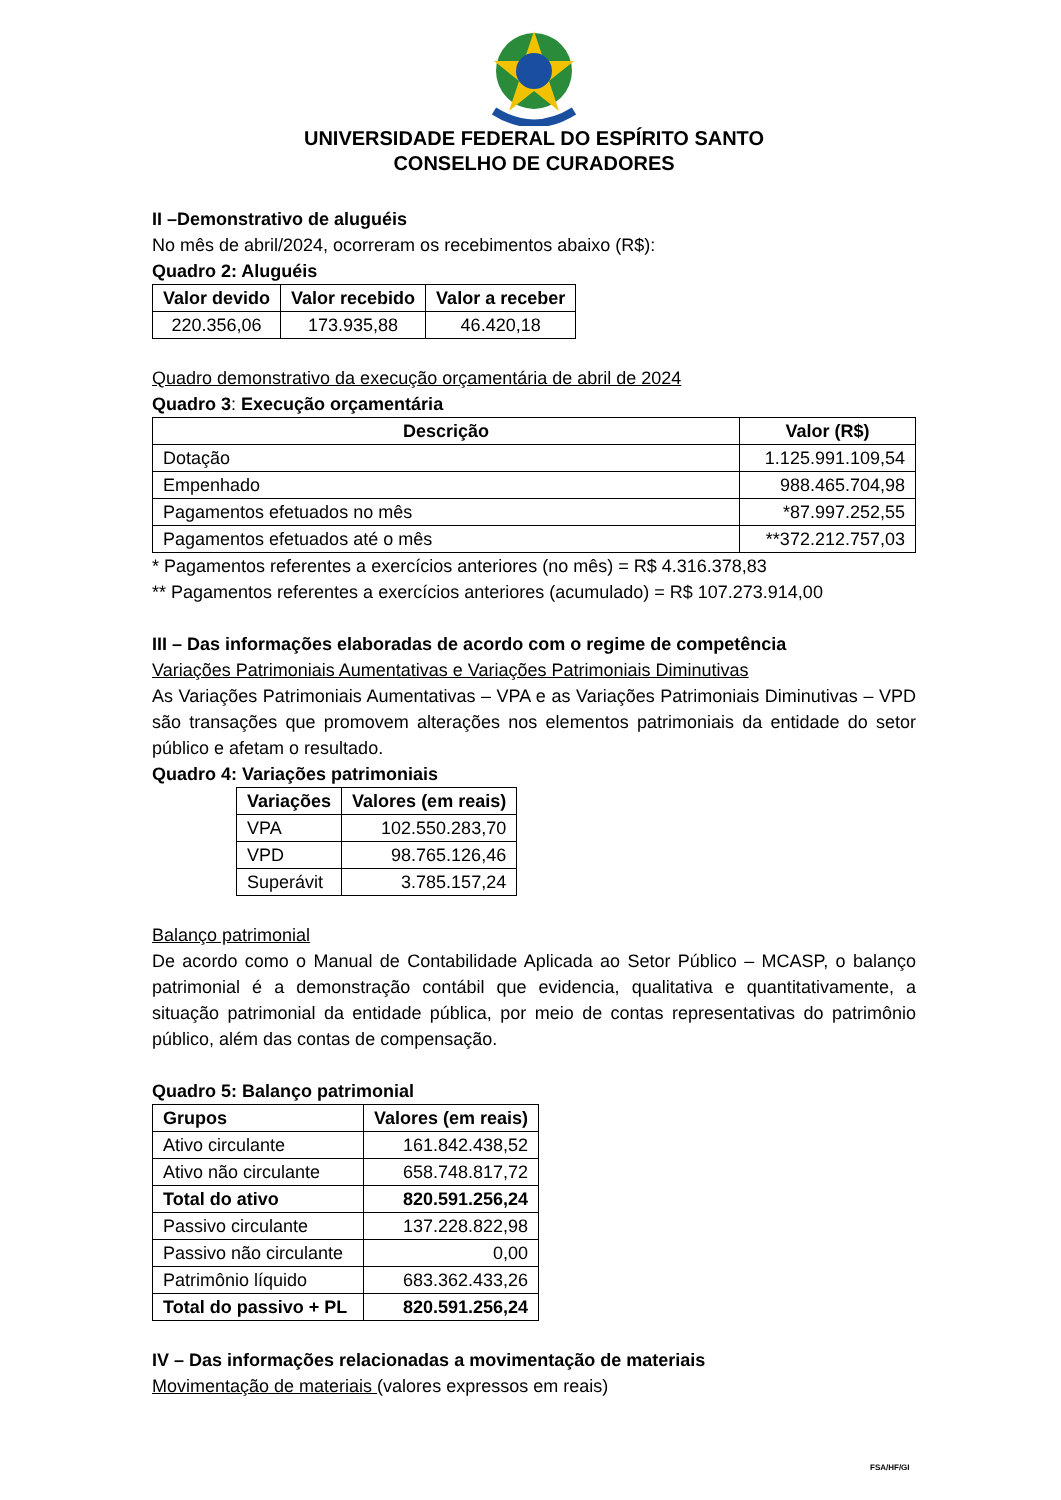UNIVERSIDADE FEDERAL DO ESPÍRITO SANTO
CONSELHO DE CURADORES
II –Demonstrativo de aluguéis
No mês de abril/2024, ocorreram os recebimentos abaixo (R$):
Quadro 2: Aluguéis
| Valor devido | Valor recebido | Valor a receber |
| --- | --- | --- |
| 220.356,06 | 173.935,88 | 46.420,18 |
Quadro demonstrativo da execução orçamentária de abril de 2024
Quadro 3: Execução orçamentária
| Descrição | Valor (R$) |
| --- | --- |
| Dotação | 1.125.991.109,54 |
| Empenhado | 988.465.704,98 |
| Pagamentos efetuados no mês | *87.997.252,55 |
| Pagamentos efetuados até o mês | **372.212.757,03 |
* Pagamentos referentes a exercícios anteriores (no mês) = R$ 4.316.378,83
** Pagamentos referentes a exercícios anteriores (acumulado) = R$ 107.273.914,00
III – Das informações elaboradas de acordo com o regime de competência
Variações Patrimoniais Aumentativas e Variações Patrimoniais Diminutivas
As Variações Patrimoniais Aumentativas – VPA e as Variações Patrimoniais Diminutivas – VPD são transações que promovem alterações nos elementos patrimoniais da entidade do setor público e afetam o resultado.
Quadro 4: Variações patrimoniais
| Variações | Valores (em reais) |
| --- | --- |
| VPA | 102.550.283,70 |
| VPD | 98.765.126,46 |
| Superávit | 3.785.157,24 |
Balanço patrimonial
De acordo como o Manual de Contabilidade Aplicada ao Setor Público – MCASP, o balanço patrimonial é a demonstração contábil que evidencia, qualitativa e quantitativamente, a situação patrimonial da entidade pública, por meio de contas representativas do patrimônio público, além das contas de compensação.
Quadro 5: Balanço patrimonial
| Grupos | Valores (em reais) |
| --- | --- |
| Ativo circulante | 161.842.438,52 |
| Ativo não circulante | 658.748.817,72 |
| Total do ativo | 820.591.256,24 |
| Passivo circulante | 137.228.822,98 |
| Passivo não circulante | 0,00 |
| Patrimônio líquido | 683.362.433,26 |
| Total do passivo + PL | 820.591.256,24 |
IV – Das informações relacionadas a movimentação de materiais
Movimentação de materiais (valores expressos em reais)
FSA/HF/GI